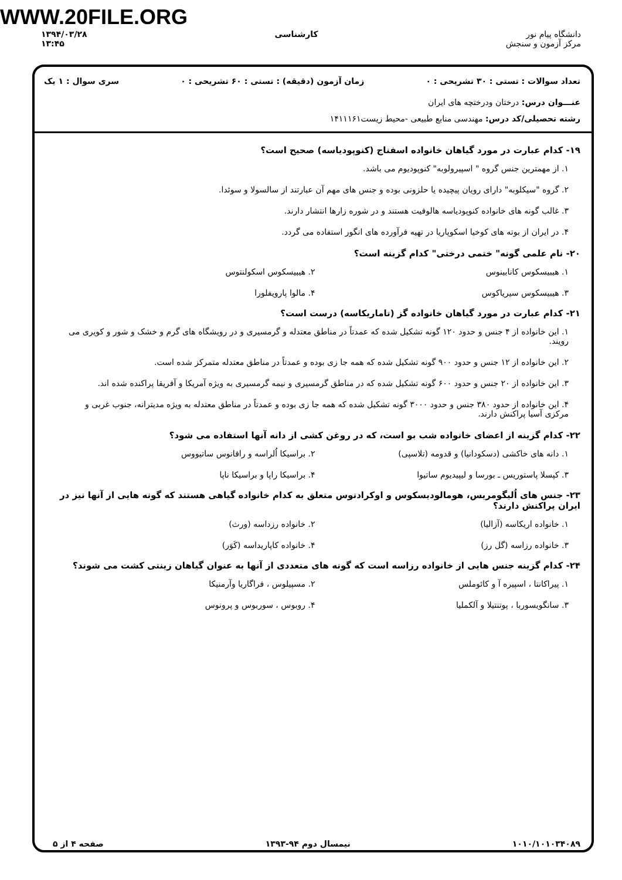WWW.20FILE.ORG
دانشگاه پیام نور
مرکز آزمون و سنجش
کارشناسی ۱۳۹۴/۰۳/۲۸
۱۳:۴۵
تعداد سوالات : تستی : ۳۰ تشریحی : ۰ زمان آزمون (دقیقه) : تستی : ۶۰ تشریحی : ۰ سری سوال : ۱ یک
عنـــوان درس: درختان ودرختچه های ایران
رشته تحصیلی/کد درس: مهندسی منابع طبیعی -محیط زیست۱۴۱۱۱۶۱
۱۹- کدام عبارت در مورد گیاهان خانواده اسفناج (کنوپودیاسه) صحیح است؟
۱. از مهمترین جنس گروه " اسپیرولوبه" کنوپودیوم می باشد.
۲. گروه "سیکلوبه" دارای رویان پیچیده یا حلزونی بوده و جنس های مهم آن عبارتند از سالسولا و سوئدا.
۳. غالب گونه های خانواده کنوپودیاسه هالوفیت هستند و در شوره زارها انتشار دارند.
۴. در ایران از بوته های کوخیا اسکوپاریا در تهیه فرآورده های انگور استفاده می گردد.
۲۰- نام علمی گونه" ختمی درختی" کدام گزینه است؟
۱. هیبیسکوس کانابینوس
۲. هیبیسکوس اسکولنتوس
۳. هیبیسکوس سیریاکوس
۴. مالوا پارویفلورا
۲۱- کدام عبارت در مورد گیاهان خانواده گز (تاماریکاسه) درست است؟
۱. این خانواده از ۴ جنس و حدود ۱۲۰ گونه تشکیل شده که عمدتاً در مناطق معتدله و گرمسیری و در رویشگاه های گرم و خشک و شور و کویری می رویند.
۲. این خانواده از ۱۲ جنس و حدود ۹۰۰ گونه تشکیل شده که همه جا زی بوده و عمدتاً در مناطق معتدله متمرکز شده است.
۳. این خانواده از ۲۰ جنس و حدود ۶۰۰ گونه تشکیل شده که در مناطق گرمسیری و نیمه گرمسیری به ویژه آمریکا و آفریقا پراکنده شده اند.
۴. این خانواده از حدود ۳۸۰ جنس و حدود ۳۰۰۰ گونه تشکیل شده که همه جا زی بوده و عمدتاً در مناطق معتدله به ویژه مدیترانه، جنوب غربی و مرکزی آسیا پراکنش دارند.
۲۲- کدام گزینه از اعضای خانواده شب بو است، که در روغن کشی از دانه آنها استفاده می شود؟
۱. دانه های خاکشی (دسکودانیا) و قدومه (تلاسپی)
۲. براسیکا اُلراسه و رافانوس ساتیووس
۳. کپسلا پاستوریس ـ بورسا و لیپیدیوم ساتیوا
۴. براسیکا راپا و براسیکا ناپا
۲۳- جنس های اُلیگومریس، هومالودیسکوس و اوکرادنوس متعلق به کدام خانواده گیاهی هستند که گونه هایی از آنها نیز در ایران پراکنش دارند؟
۱. خانواده اریکاسه (آزالیا)
۲. خانواده رزداسه (ورث)
۳. خانواده رزاسه (گل رز)
۴. خانواده کاپاریداسه (کَوَر)
۲۴- کدام گزینه جنس هایی از خانواده رزاسه است که گونه های متعددی از آنها به عنوان گیاهان زینتی کشت می شوند؟
۱. پیراکانتا ، اسپیره آ و کائوملس
۲. مسپیلوس ، فراگاریا وآرمنیکا
۳. سانگویسوربا ، پوتنتیلا و آلکملیا
۴. روبوس ، سوربوس و پرونوس
۱۰۱۰/۱۰۱۰۳۴۰۸۹ نیمسال دوم ۹۴-۱۳۹۳ صفحه ۴ از ۵